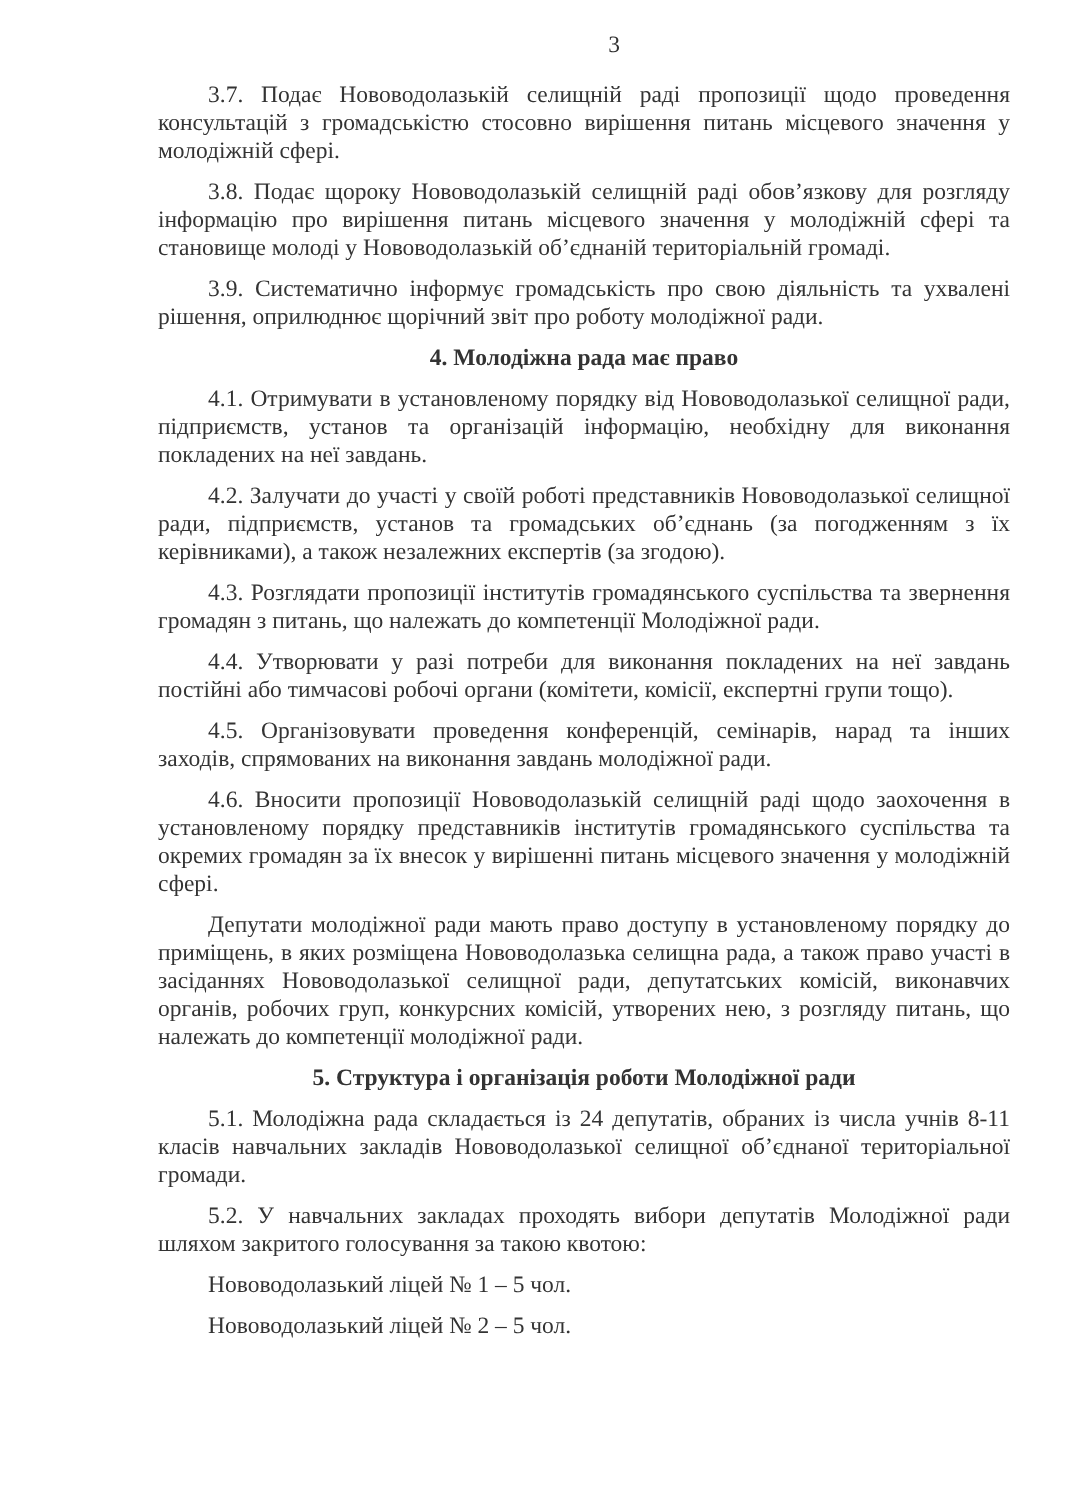3
3.7. Подає Нововодолазькій селищній раді пропозиції щодо проведення консультацій з громадськістю стосовно вирішення питань місцевого значення у молодіжній сфері.
3.8. Подає щороку Нововодолазькій селищній раді обов’язкову для розгляду інформацію про вирішення питань місцевого значення у молодіжній сфері та становище молоді у Нововодолазькій об’єднаній територіальній громаді.
3.9. Систематично інформує громадськість про свою діяльність та ухвалені рішення, оприлюднює щорічний звіт про роботу молодіжної ради.
4. Молодіжна рада має право
4.1. Отримувати в установленому порядку від Нововодолазької селищної ради, підприємств, установ та організацій інформацію, необхідну для виконання покладених на неї завдань.
4.2. Залучати до участі у своїй роботі представників Нововодолазької селищної ради, підприємств, установ та громадських об’єднань (за погодженням з їх керівниками), а також незалежних експертів (за згодою).
4.3. Розглядати пропозиції інститутів громадянського суспільства та звернення громадян з питань, що належать до компетенції Молодіжної ради.
4.4. Утворювати у разі потреби для виконання покладених на неї завдань постійні або тимчасові робочі органи (комітети, комісії, експертні групи тощо).
4.5. Організовувати проведення конференцій, семінарів, нарад та інших заходів, спрямованих на виконання завдань молодіжної ради.
4.6. Вносити пропозиції Нововодолазькій селищній раді щодо заохочення в установленому порядку представників інститутів громадянського суспільства та окремих громадян за їх внесок у вирішенні питань місцевого значення у молодіжній сфері.
Депутати молодіжної ради мають право доступу в установленому порядку до приміщень, в яких розміщена Нововодолазька селищна рада, а також право участі в засіданнях Нововодолазької селищної ради, депутатських комісій, виконавчих органів, робочих груп, конкурсних комісій, утворених нею, з розгляду питань, що належать до компетенції молодіжної ради.
5. Структура і організація роботи Молодіжної ради
5.1. Молодіжна рада складається із 24 депутатів, обраних із числа учнів 8-11 класів навчальних закладів Нововодолазької селищної об’єднаної територіальної громади.
5.2. У навчальних закладах проходять вибори депутатів Молодіжної ради шляхом закритого голосування за такою квотою:
Нововодолазький ліцей № 1 – 5 чол.
Нововодолазький ліцей № 2 – 5 чол.